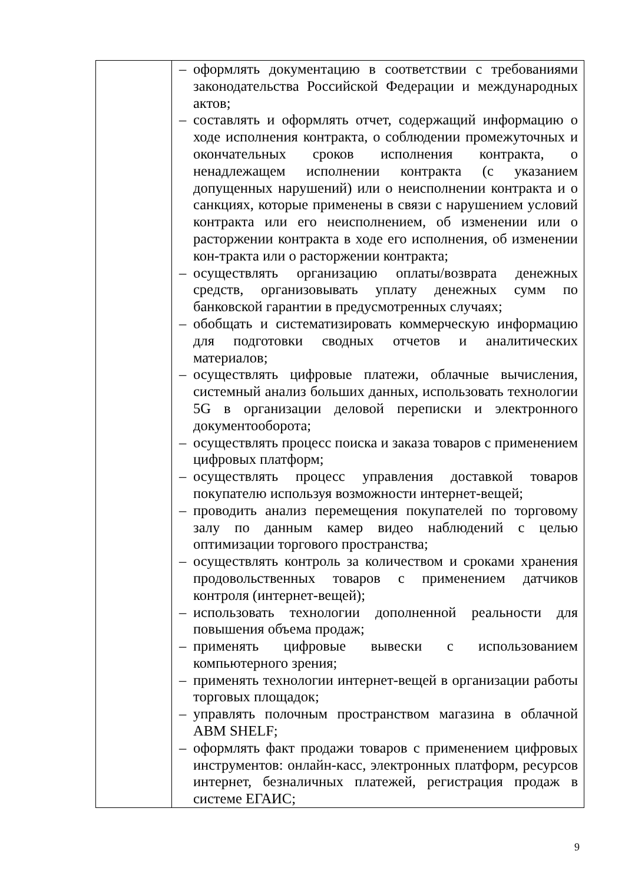| | – оформлять документацию в соответствии с требованиями законодательства Российской Федерации и международных актов; – составлять и оформлять отчет, содержащий информацию о ходе исполнения контракта, о соблюдении промежуточных и окончательных сроков исполнения контракта, о ненадлежащем исполнении контракта (с указанием допущенных нарушений) или о неисполнении контракта и о санкциях, которые применены в связи с нарушением условий контракта или его неисполнением, об изменении или о расторжении контракта в ходе его исполнения, об изменении кон-тракта или о расторжении контракта; – осуществлять организацию оплаты/возврата денежных средств, организовывать уплату денежных сумм по банковской гарантии в предусмотренных случаях; – обобщать и систематизировать коммерческую информацию для подготовки сводных отчетов и аналитических материалов; – осуществлять цифровые платежи, облачные вычисления, системный анализ больших данных, использовать технологии 5G в организации деловой переписки и электронного документооборота; – осуществлять процесс поиска и заказа товаров с применением цифровых платформ; – осуществлять процесс управления доставкой товаров покупателю используя возможности интернет-вещей; – проводить анализ перемещения покупателей по торговому залу по данным камер видео наблюдений с целью оптимизации торгового пространства; – осуществлять контроль за количеством и сроками хранения продовольственных товаров с применением датчиков контроля (интернет-вещей); – использовать технологии дополненной реальности для повышения объема продаж; – применять цифровые вывески с использованием компьютерного зрения; – применять технологии интернет-вещей в организации работы торговых площадок; – управлять полочным пространством магазина в облачной ABM SHELF; – оформлять факт продажи товаров с применением цифровых инструментов: онлайн-касс, электронных платформ, ресурсов интернет, безналичных платежей, регистрация продаж в системе ЕГАИС; |
9